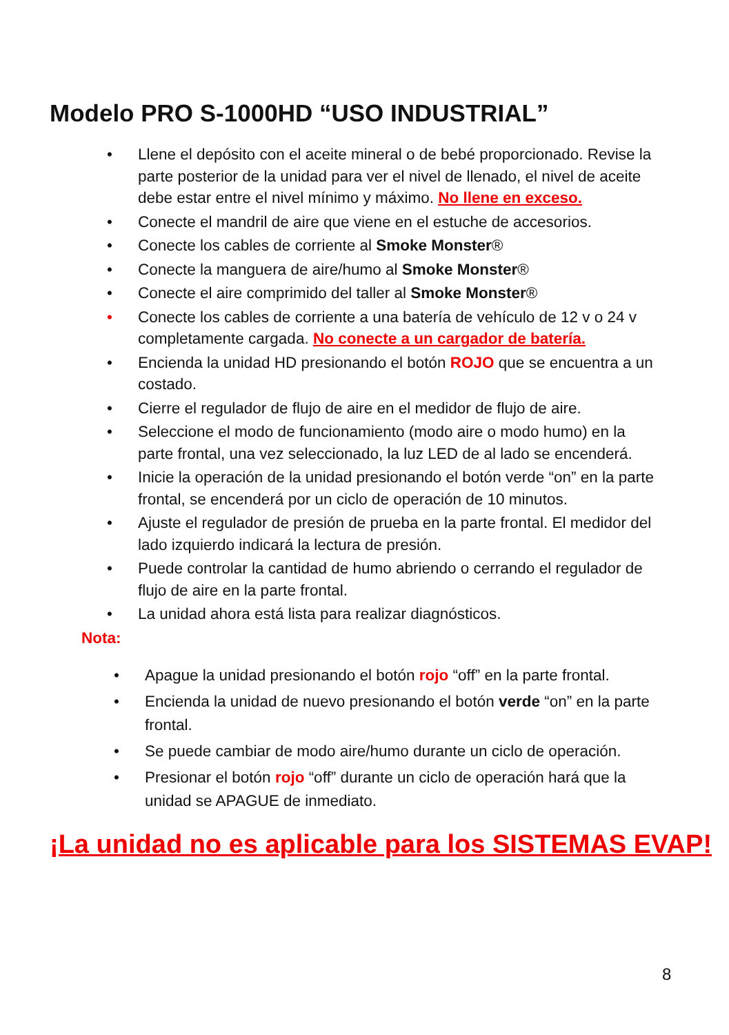Modelo PRO S-1000HD “USO INDUSTRIAL”
• Llene el depósito con el aceite mineral o de bebé proporcionado. Revise la parte posterior de la unidad para ver el nivel de llenado, el nivel de aceite debe estar entre el nivel mínimo y máximo. No llene en exceso.
• Conecte el mandril de aire que viene en el estuche de accesorios.
• Conecte los cables de corriente al Smoke Monster®
• Conecte la manguera de aire/humo al Smoke Monster®
• Conecte el aire comprimido del taller al Smoke Monster®
• Conecte los cables de corriente a una batería de vehículo de 12 v o 24 v completamente cargada. No conecte a un cargador de batería.
• Encienda la unidad HD presionando el botón ROJO que se encuentra a un costado.
• Cierre el regulador de flujo de aire en el medidor de flujo de aire.
• Seleccione el modo de funcionamiento (modo aire o modo humo) en la parte frontal, una vez seleccionado, la luz LED de al lado se encenderá.
• Inicie la operación de la unidad presionando el botón verde “on” en la parte frontal, se encenderá por un ciclo de operación de 10 minutos.
• Ajuste el regulador de presión de prueba en la parte frontal. El medidor del lado izquierdo indicará la lectura de presión.
• Puede controlar la cantidad de humo abriendo o cerrando el regulador de flujo de aire en la parte frontal.
• La unidad ahora está lista para realizar diagnósticos.
Nota:
• Apague la unidad presionando el botón rojo “off” en la parte frontal.
• Encienda la unidad de nuevo presionando el botón verde “on” en la parte frontal.
• Se puede cambiar de modo aire/humo durante un ciclo de operación.
• Presionar el botón rojo “off” durante un ciclo de operación hará que la unidad se APAGUE de inmediato.
¡La unidad no es aplicable para los SISTEMAS EVAP!
8